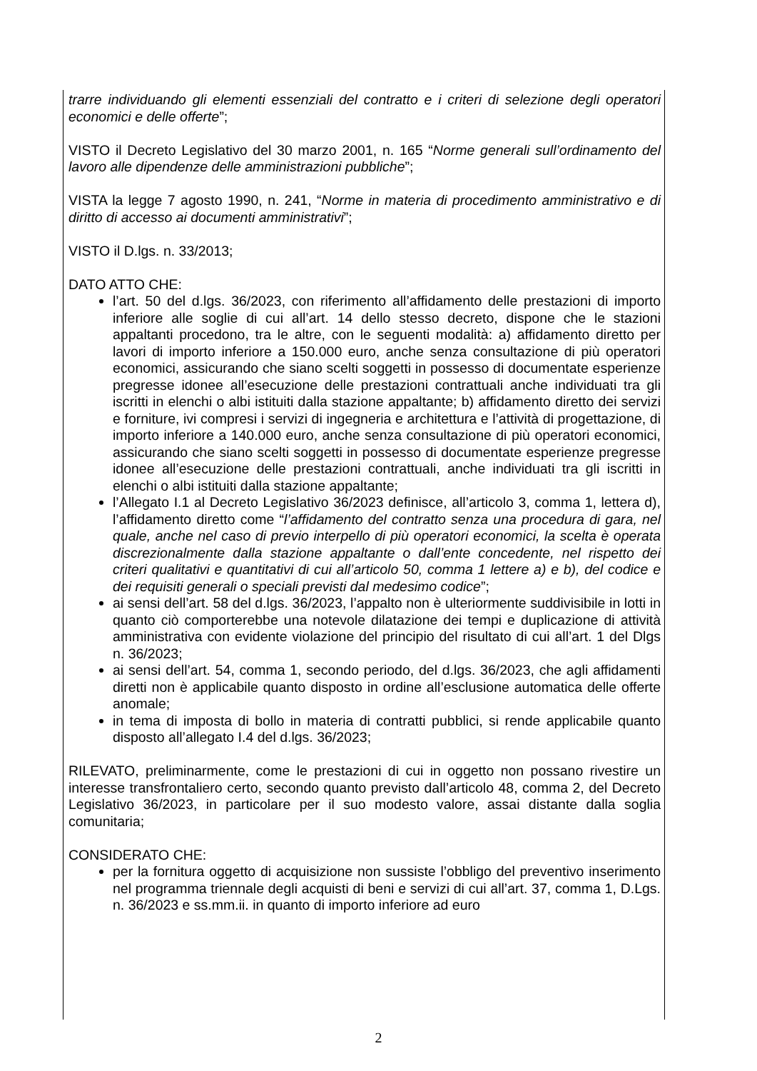trarre individuando gli elementi essenziali del contratto e i criteri di selezione degli operatori economici e delle offerte”;
VISTO il Decreto Legislativo del 30 marzo 2001, n. 165 “Norme generali sull’ordinamento del lavoro alle dipendenze delle amministrazioni pubbliche”;
VISTA la legge 7 agosto 1990, n. 241, “Norme in materia di procedimento amministrativo e di diritto di accesso ai documenti amministrativi”;
VISTO il D.lgs. n. 33/2013;
DATO ATTO CHE:
l’art. 50 del d.lgs. 36/2023, con riferimento all’affidamento delle prestazioni di importo inferiore alle soglie di cui all’art. 14 dello stesso decreto, dispone che le stazioni appaltanti procedono, tra le altre, con le seguenti modalità: a) affidamento diretto per lavori di importo inferiore a 150.000 euro, anche senza consultazione di più operatori economici, assicurando che siano scelti soggetti in possesso di documentate esperienze pregresse idonee all’esecuzione delle prestazioni contrattuali anche individuati tra gli iscritti in elenchi o albi istituiti dalla stazione appaltante; b) affidamento diretto dei servizi e forniture, ivi compresi i servizi di ingegneria e architettura e l’attività di progettazione, di importo inferiore a 140.000 euro, anche senza consultazione di più operatori economici, assicurando che siano scelti soggetti in possesso di documentate esperienze pregresse idonee all’esecuzione delle prestazioni contrattuali, anche individuati tra gli iscritti in elenchi o albi istituiti dalla stazione appaltante;
l’Allegato I.1 al Decreto Legislativo 36/2023 definisce, all’articolo 3, comma 1, lettera d), l’affidamento diretto come “l’affidamento del contratto senza una procedura di gara, nel quale, anche nel caso di previo interpello di più operatori economici, la scelta è operata discrezionalmente dalla stazione appaltante o dall’ente concedente, nel rispetto dei criteri qualitativi e quantitativi di cui all’articolo 50, comma 1 lettere a) e b), del codice e dei requisiti generali o speciali previsti dal medesimo codice”;
ai sensi dell’art. 58 del d.lgs. 36/2023, l’appalto non è ulteriormente suddivisibile in lotti in quanto ciò comporterebbe una notevole dilatazione dei tempi e duplicazione di attività amministrativa con evidente violazione del principio del risultato di cui all’art. 1 del Dlgs n. 36/2023;
ai sensi dell’art. 54, comma 1, secondo periodo, del d.lgs. 36/2023, che agli affidamenti diretti non è applicabile quanto disposto in ordine all’esclusione automatica delle offerte anomale;
in tema di imposta di bollo in materia di contratti pubblici, si rende applicabile quanto disposto all’allegato I.4 del d.lgs. 36/2023;
RILEVATO, preliminarmente, come le prestazioni di cui in oggetto non possano rivestire un interesse transfrontaliero certo, secondo quanto previsto dall’articolo 48, comma 2, del Decreto Legislativo 36/2023, in particolare per il suo modesto valore, assai distante dalla soglia comunitaria;
CONSIDERATO CHE:
per la fornitura oggetto di acquisizione non sussiste l’obbligo del preventivo inserimento nel programma triennale degli acquisti di beni e servizi di cui all’art. 37, comma 1, D.Lgs. n. 36/2023 e ss.mm.ii. in quanto di importo inferiore ad euro
2